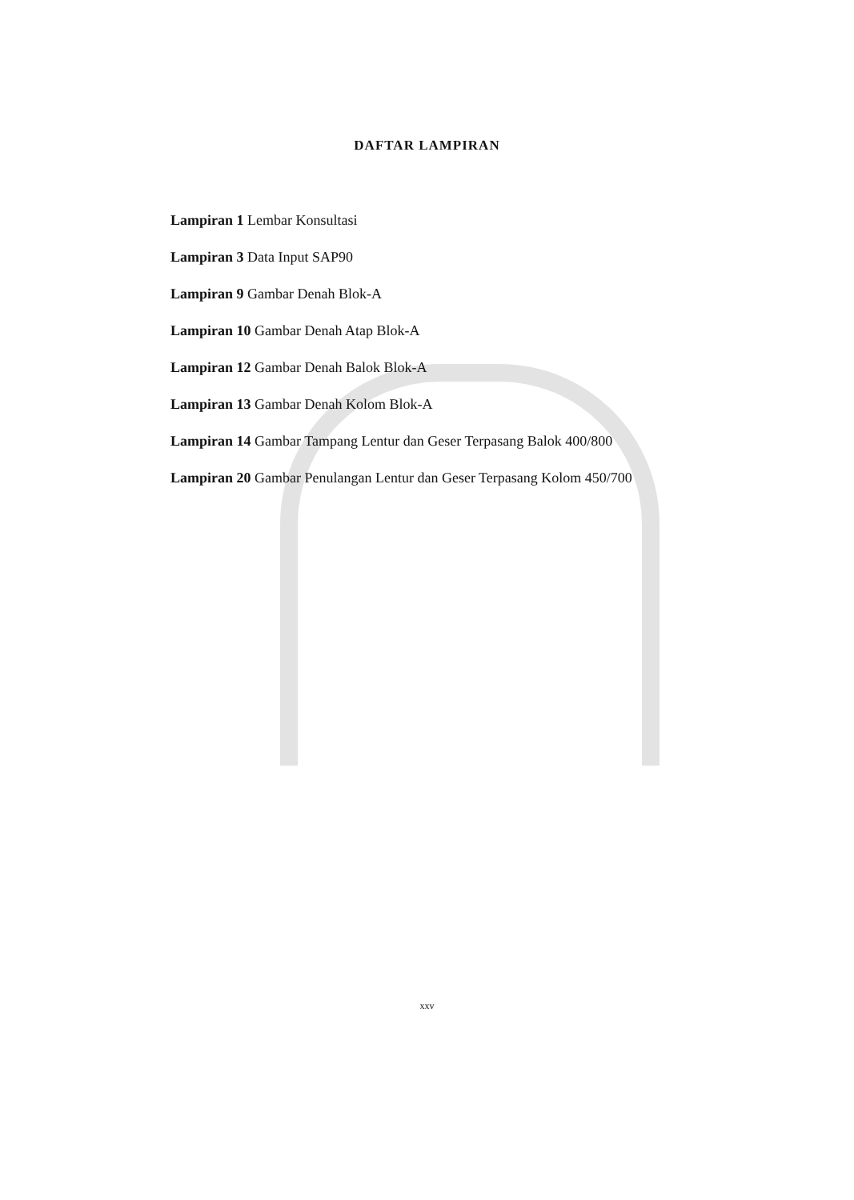DAFTAR LAMPIRAN
Lampiran 1 Lembar Konsultasi
Lampiran 3 Data Input SAP90
Lampiran 9 Gambar Denah Blok-A
Lampiran 10 Gambar Denah Atap Blok-A
Lampiran 12 Gambar Denah Balok Blok-A
Lampiran 13 Gambar Denah Kolom Blok-A
Lampiran 14 Gambar Tampang Lentur dan Geser Terpasang Balok 400/800
Lampiran 20 Gambar Penulangan Lentur dan Geser Terpasang Kolom 450/700
xxv